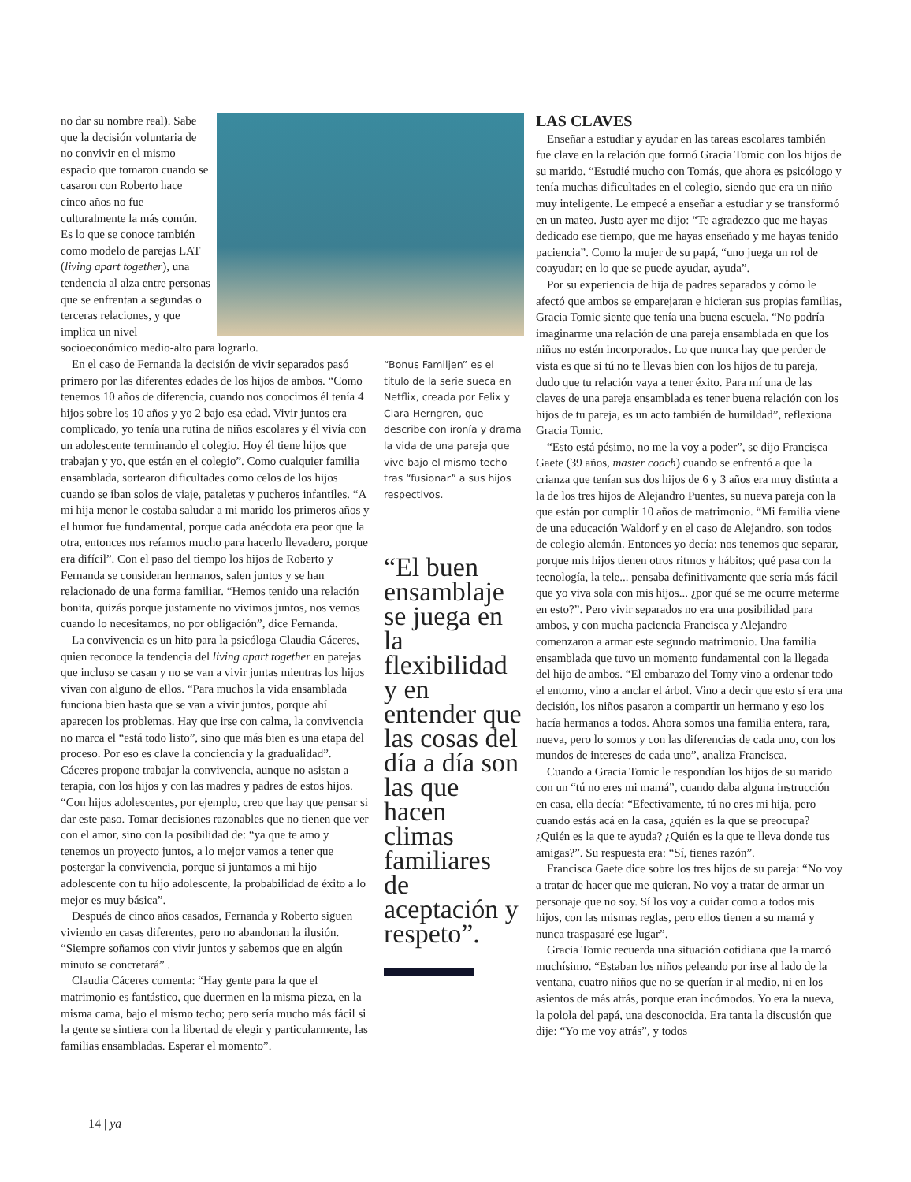no dar su nombre real). Sabe que la decisión voluntaria de no convivir en el mismo espacio que tomaron cuando se casaron con Roberto hace cinco años no fue culturalmente la más común. Es lo que se conoce también como modelo de parejas LAT (living apart together), una tendencia al alza entre personas que se enfrentan a segundas o terceras relaciones, y que implica un nivel socioeconómico medio-alto para lograrlo.
En el caso de Fernanda la decisión de vivir separados pasó primero por las diferentes edades de los hijos de ambos. “Como tenemos 10 años de diferencia, cuando nos conocimos él tenía 4 hijos sobre los 10 años y yo 2 bajo esa edad. Vivir juntos era complicado, yo tenía una rutina de niños escolares y él vivía con un adolescente terminando el colegio. Hoy él tiene hijos que trabajan y yo, que están en el colegio”. Como cualquier familia ensamblada, sortearon dificultades como celos de los hijos cuando se iban solos de viaje, pataletas y pucheros infantiles. “A mi hija menor le costaba saludar a mi marido los primeros años y el humor fue fundamental, porque cada anécdota era peor que la otra, entonces nos reíamos mucho para hacerlo llevadero, porque era difícil”. Con el paso del tiempo los hijos de Roberto y Fernanda se consideran hermanos, salen juntos y se han relacionado de una forma familiar. “Hemos tenido una relación bonita, quizás porque justamente no vivimos juntos, nos vemos cuando lo necesitamos, no por obligación”, dice Fernanda.
La convivencia es un hito para la psicóloga Claudia Cáceres, quien reconoce la tendencia del living apart together en parejas que incluso se casan y no se van a vivir juntas mientras los hijos vivan con alguno de ellos. “Para muchos la vida ensamblada funciona bien hasta que se van a vivir juntos, porque ahí aparecen los problemas. Hay que irse con calma, la convivencia no marca el “está todo listo”, sino que más bien es una etapa del proceso. Por eso es clave la conciencia y la gradualidad”. Cáceres propone trabajar la convivencia, aunque no asistan a terapia, con los hijos y con las madres y padres de estos hijos. “Con hijos adolescentes, por ejemplo, creo que hay que pensar si dar este paso. Tomar decisiones razonables que no tienen que ver con el amor, sino con la posibilidad de: “ya que te amo y tenemos un proyecto juntos, a lo mejor vamos a tener que postergar la convivencia, porque si juntamos a mi hijo adolescente con tu hijo adolescente, la probabilidad de éxito a lo mejor es muy básica”.
Después de cinco años casados, Fernanda y Roberto siguen viviendo en casas diferentes, pero no abandonan la ilusión. “Siempre soñamos con vivir juntos y sabemos que en algún minuto se concretará” .
Claudia Cáceres comenta: “Hay gente para la que el matrimonio es fantástico, que duermen en la misma pieza, en la misma cama, bajo el mismo techo; pero sería mucho más fácil si la gente se sintiera con la libertad de elegir y particularmente, las familias ensambladas. Esperar el momento”.
“Bonus Familjen” es el título de la serie sueca en Netflix, creada por Felix y Clara Herngren, que describe con ironía y drama la vida de una pareja que vive bajo el mismo techo tras “fusionar” a sus hijos respectivos.
“El buen ensamblaje se juega en la flexibilidad y en entender que las cosas del día a día son las que hacen climas familiares de aceptación y respeto”.
LAS CLAVES
Enseñar a estudiar y ayudar en las tareas escolares también fue clave en la relación que formó Gracia Tomic con los hijos de su marido. “Estudié mucho con Tomás, que ahora es psicólogo y tenía muchas dificultades en el colegio, siendo que era un niño muy inteligente. Le empecé a enseñar a estudiar y se transformó en un mateo. Justo ayer me dijo: “Te agradezco que me hayas dedicado ese tiempo, que me hayas enseñado y me hayas tenido paciencia”. Como la mujer de su papá, “uno juega un rol de coayudar; en lo que se puede ayudar, ayuda”.
Por su experiencia de hija de padres separados y cómo le afectó que ambos se emparejaran e hicieran sus propias familias, Gracia Tomic siente que tenía una buena escuela. “No podría imaginarme una relación de una pareja ensamblada en que los niños no estén incorporados. Lo que nunca hay que perder de vista es que si tú no te llevas bien con los hijos de tu pareja, dudo que tu relación vaya a tener éxito. Para mí una de las claves de una pareja ensamblada es tener buena relación con los hijos de tu pareja, es un acto también de humildad”, reflexiona Gracia Tomic.
“Esto está pésimo, no me la voy a poder”, se dijo Francisca Gaete (39 años, master coach) cuando se enfrentó a que la crianza que tenían sus dos hijos de 6 y 3 años era muy distinta a la de los tres hijos de Alejandro Puentes, su nueva pareja con la que están por cumplir 10 años de matrimonio. “Mi familia viene de una educación Waldorf y en el caso de Alejandro, son todos de colegio alemán. Entonces yo decía: nos tenemos que separar, porque mis hijos tienen otros ritmos y hábitos; qué pasa con la tecnología, la tele... pensaba definitivamente que sería más fácil que yo viva sola con mis hijos... ¿por qué se me ocurre meterme en esto?”. Pero vivir separados no era una posibilidad para ambos, y con mucha paciencia Francisca y Alejandro comenzaron a armar este segundo matrimonio. Una familia ensamblada que tuvo un momento fundamental con la llegada del hijo de ambos. “El embarazo del Tomy vino a ordenar todo el entorno, vino a anclar el árbol. Vino a decir que esto sí era una decisión, los niños pasaron a compartir un hermano y eso los hacía hermanos a todos. Ahora somos una familia entera, rara, nueva, pero lo somos y con las diferencias de cada uno, con los mundos de intereses de cada uno”, analiza Francisca.
Cuando a Gracia Tomic le respondían los hijos de su marido con un “tú no eres mi mamá”, cuando daba alguna instrucción en casa, ella decía: “Efectivamente, tú no eres mi hija, pero cuando estás acá en la casa, ¿quién es la que se preocupa? ¿Quién es la que te ayuda? ¿Quién es la que te lleva donde tus amigas?”. Su respuesta era: “Sí, tienes razón”.
Francisca Gaete dice sobre los tres hijos de su pareja: “No voy a tratar de hacer que me quieran. No voy a tratar de armar un personaje que no soy. Sí los voy a cuidar como a todos mis hijos, con las mismas reglas, pero ellos tienen a su mamá y nunca traspasaré ese lugar”.
Gracia Tomic recuerda una situación cotidiana que la marcó muchísimo. “Estaban los niños peleando por irse al lado de la ventana, cuatro niños que no se querían ir al medio, ni en los asientos de más atrás, porque eran incómodos. Yo era la nueva, la polola del papá, una desconocida. Era tanta la discusión que dije: “Yo me voy atrás”, y todos
14 | ya